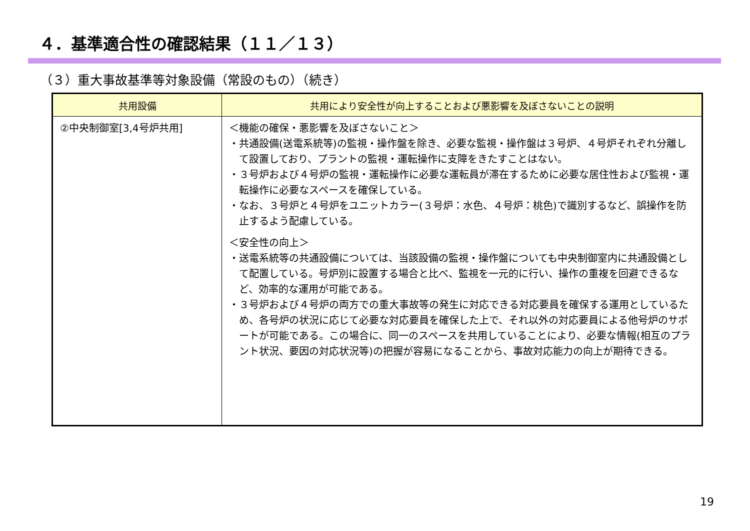４．基準適合性の確認結果（１１／１３）
（３）重大事故基準等対象設備（常設のもの）（続き）
| 共用設備 | 共用により安全性が向上することおよび悪影響を及ぼさないことの説明 |
| --- | --- |
| ②中央制御室[3,4号炉共用] | ＜機能の確保・悪影響を及ぼさないこと＞ ・共通設備(送電系統等)の監視・操作盤を除き、必要な監視・操作盤は３号炉、４号炉それぞれ分離して設置しており、プラントの監視・運転操作に支障をきたすことはない。 ・３号炉および４号炉の監視・運転操作に必要な運転員が滞在するために必要な居住性および監視・運転操作に必要なスペースを確保している。 ・なお、３号炉と４号炉をユニットカラー(３号炉：水色、４号炉：桃色)で識別するなど、誤操作を防止するよう配慮している。 ＜安全性の向上＞ ・送電系統等の共通設備については、当該設備の監視・操作盤についても中央制御室内に共通設備として配置している。号炉別に設置する場合と比べ、監視を一元的に行い、操作の重複を回避できるなど、効率的な運用が可能である。 ・３号炉および４号炉の両方での重大事故等の発生に対応できる対応要員を確保する運用としているため、各号炉の状況に応じて必要な対応要員を確保した上で、それ以外の対応要員による他号炉のサポートが可能である。この場合に、同一のスペースを共用していることにより、必要な情報(相互のプラント状況、要因の対応状況等)の把握が容易になることから、事故対応能力の向上が期待できる。 |
19